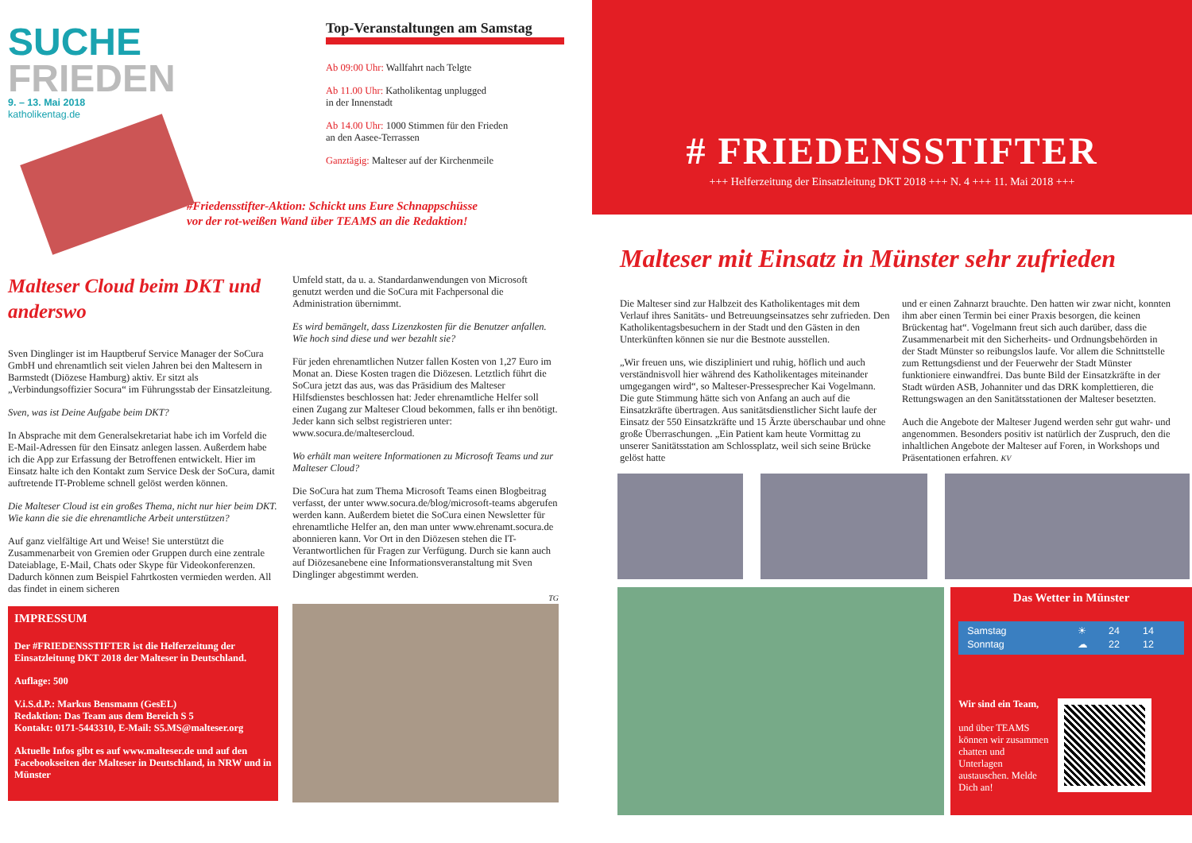SUCHE
FRIEDEN
9. – 13. Mai 2018
katholikentag.de
Top-Veranstaltungen am Samstag
Ab 09:00 Uhr: Wallfahrt nach Telgte
Ab 11.00 Uhr: Katholikentag unplugged
in der Innenstadt
Ab 14.00 Uhr: 1000 Stimmen für den Frieden
an den Aasee-Terrassen
Ganztägig: Malteser auf der Kirchenmeile
#Friedensstifter-Aktion: Schickt uns Eure Schnappschüsse
vor der rot-weißen Wand über TEAMS an die Redaktion!
Malteser Cloud beim DKT und anderswo
Sven Dinglinger ist im Hauptberuf Service Manager der SoCura GmbH und ehrenamtlich seit vielen Jahren bei den Maltesern in Barmstedt (Diözese Hamburg) aktiv. Er sitzt als „Verbindungsoffizier Socura“ im Führungsstab der Einsatzleitung.
Sven, was ist Deine Aufgabe beim DKT?
In Absprache mit dem Generalsekretariat habe ich im Vorfeld die E-Mail-Adressen für den Einsatz anlegen lassen. Außerdem habe ich die App zur Erfassung der Betroffenen entwickelt. Hier im Einsatz halte ich den Kontakt zum Service Desk der SoCura, damit auftretende IT-Probleme schnell gelöst werden können.
Die Malteser Cloud ist ein großes Thema, nicht nur hier beim DKT. Wie kann die sie die ehrenamtliche Arbeit unterstützen?
Auf ganz vielfältige Art und Weise! Sie unterstützt die Zusammenarbeit von Gremien oder Gruppen durch eine zentrale Dateiablage, E-Mail, Chats oder Skype für Videokonferenzen. Dadurch können zum Beispiel Fahrtkosten vermieden werden. All das findet in einem sicheren
IMPRESSUM
Der #FRIEDENSSTIFTER ist die Helferzeitung der Einsatzleitung DKT 2018 der Malteser in Deutschland.
Auflage: 500
V.i.S.d.P.: Markus Bensmann (GesEL)
Redaktion: Das Team aus dem Bereich S 5
Kontakt: 0171-5443310, E-Mail: S5.MS@malteser.org
Aktuelle Infos gibt es auf www.malteser.de und auf den Facebookseiten der Malteser in Deutschland, in NRW und in Münster
Umfeld statt, da u. a. Standardanwendungen von Microsoft genutzt werden und die SoCura mit Fachpersonal die Administration übernimmt.
Es wird bemängelt, dass Lizenzkosten für die Benutzer anfallen. Wie hoch sind diese und wer bezahlt sie?
Für jeden ehrenamtlichen Nutzer fallen Kosten von 1,27 Euro im Monat an. Diese Kosten tragen die Diözesen. Letztlich führt die SoCura jetzt das aus, was das Präsidium des Malteser Hilfsdienstes beschlossen hat: Jeder ehrenamtliche Helfer soll einen Zugang zur Malteser Cloud bekommen, falls er ihn benötigt. Jeder kann sich selbst registrieren unter: www.socura.de/maltesercloud.
Wo erhält man weitere Informationen zu Microsoft Teams und zur Malteser Cloud?
Die SoCura hat zum Thema Microsoft Teams einen Blogbeitrag verfasst, der unter www.socura.de/blog/microsoft-teams abgerufen werden kann. Außerdem bietet die SoCura einen Newsletter für ehrenamtliche Helfer an, den man unter www.ehrenamt.socura.de abonnieren kann. Vor Ort in den Diözesen stehen die IT-Verantwortlichen für Fragen zur Verfügung. Durch sie kann auch auf Diözesanebene eine Informationsveranstaltung mit Sven Dinglinger abgestimmt werden.
TG
# FRIEDENSSTIFTER
+++ Helferzeitung der Einsatzleitung DKT 2018 +++ N. 4 +++ 11. Mai 2018 +++
Malteser mit Einsatz in Münster sehr zufrieden
Die Malteser sind zur Halbzeit des Katholikentages mit dem Verlauf ihres Sanitäts- und Betreuungseinsatzes sehr zufrieden. Den Katholikentagsbesuchern in der Stadt und den Gästen in den Unterkünften können sie nur die Bestnote ausstellen.
„Wir freuen uns, wie diszipliniert und ruhig, höflich und auch verständnisvoll hier während des Katholikentages miteinander umgegangen wird“, so Malteser-Pressesprecher Kai Vogelmann. Die gute Stimmung hätte sich von Anfang an auch auf die Einsatzkräfte übertragen. Aus sanitätsdienstlicher Sicht laufe der Einsatz der 550 Einsatzkräfte und 15 Ärzte überschaubar und ohne große Überraschungen. „Ein Patient kam heute Vormittag zu unserer Sanitätsstation am Schlossplatz, weil sich seine Brücke gelöst hatte
und er einen Zahnarzt brauchte. Den hatten wir zwar nicht, konnten ihm aber einen Termin bei einer Praxis besorgen, die keinen Brückentag hat“. Vogelmann freut sich auch darüber, dass die Zusammenarbeit mit den Sicherheits- und Ordnungsbehörden in der Stadt Münster so reibungslos laufe. Vor allem die Schnittstelle zum Rettungsdienst und der Feuerwehr der Stadt Münster funktioniere einwandfrei. Das bunte Bild der Einsatzkräfte in der Stadt würden ASB, Johanniter und das DRK komplettieren, die Rettungswagen an den Sanitätsstationen der Malteser besetzten.
Auch die Angebote der Malteser Jugend werden sehr gut wahr- und angenommen. Besonders positiv ist natürlich der Zuspruch, den die inhaltlichen Angebote der Malteser auf Foren, in Workshops und Präsentationen erfahren. KV
Das Wetter in Münster
| Samstag | ☀ | 24 | 14 |
| Sonntag | ☁ | 22 | 12 |
Wir sind ein Team,
und über TEAMS können wir zusammen chatten und Unterlagen austauschen. Melde Dich an!